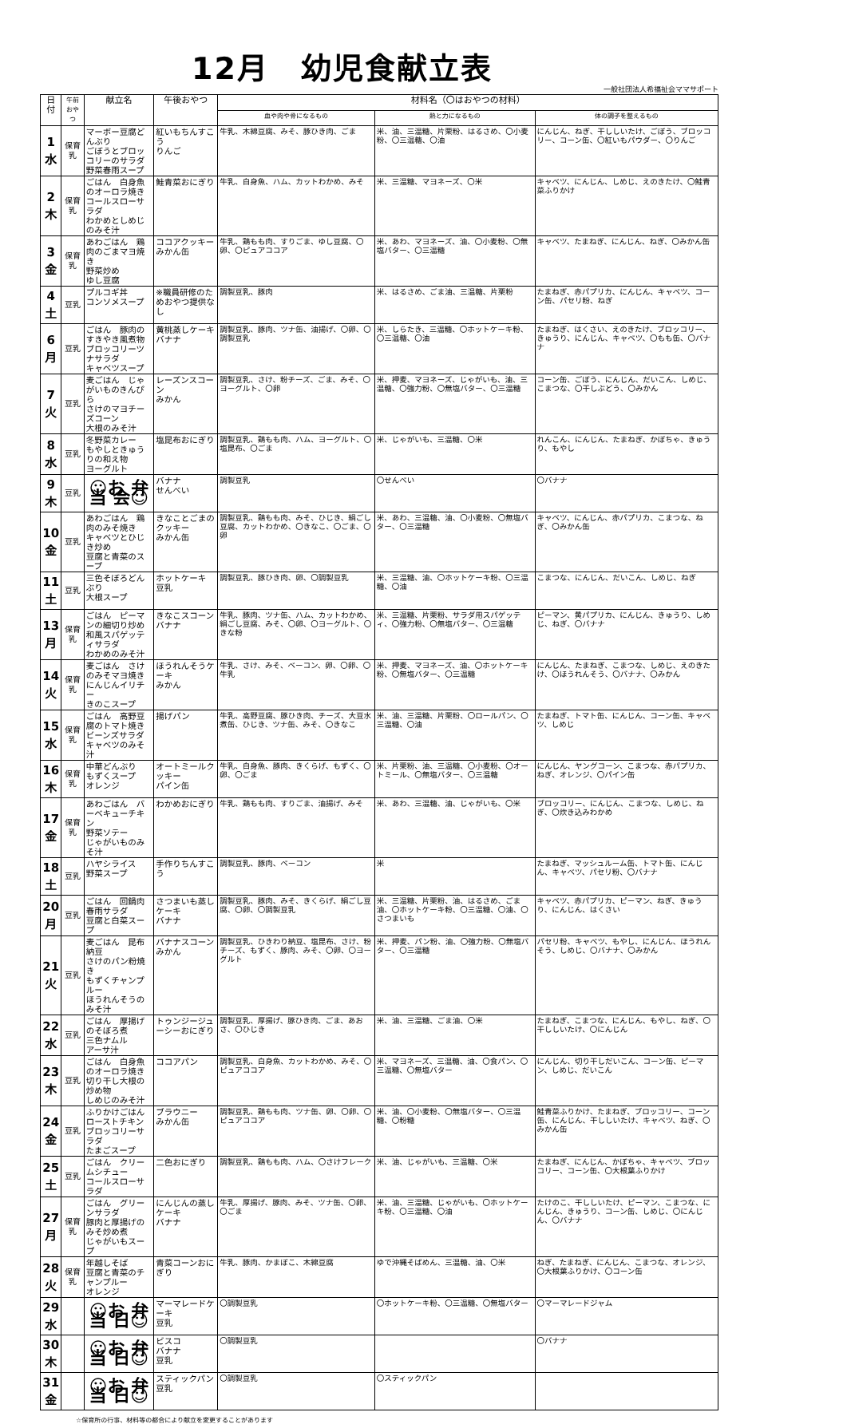12月　幼児食献立表
一般社団法人希福祉会ママサポート
| 日付 | 午前おやつ | 献立名 | 午後おやつ | 材料名（〇はおやつの材料） | | |
| --- | --- | --- | --- | --- | --- | --- |
| | | | | 血や肉や骨になるもの | 熱と力になるもの | 体の調子を整えるもの |
| 1 水 | 保育乳 | マーボー豆腐どんぶり ごぼうとブロッコリーのサラダ 野菜春雨スープ | 紅いもちんすこう りんご | 牛乳、木綿豆腐、みそ、豚ひき肉、ごま | 米、油、三温糖、片栗粉、はるさめ、〇小麦粉、〇三温糖、〇油 | にんじん、ねぎ、干ししいたけ、ごぼう、ブロッコリー、コーン缶、〇紅いもパウダー、〇りんご |
| 2 木 | 保育乳 | ごはん 白身魚のオーロラ焼き コールスローサラダ わかめとしめじのみそ汁 | 鮭青菜おにぎり | 牛乳、白身魚、ハム、カットわかめ、みそ | 米、三温糖、マヨネーズ、〇米 | キャベツ、にんじん、しめじ、えのきたけ、〇鮭青菜ふりかけ |
| 3 金 | 保育乳 | あわごはん 鶏肉のごまマヨ焼き 野菜炒め ゆし豆腐 | ココアクッキー みかん缶 | 牛乳、鶏もも肉、すりごま、ゆし豆腐、〇卵、〇ピュアココア | 米、あわ、マヨネーズ、油、〇小麦粉、〇無塩バター、〇三温糖 | キャベツ、たまねぎ、にんじん、ねぎ、〇みかん缶 |
| 4 土 | 豆乳 | プルコギ丼 コンソメスープ | ※職員研修のためおやつ提供なし | 調製豆乳、豚肉 | 米、はるさめ、ごま油、三温糖、片栗粉 | たまねぎ、赤パプリカ、にんじん、キャベツ、コーン缶、パセリ粉、ねぎ |
| 6 月 | 豆乳 | ごはん 豚肉のすきやき風煮物 ブロッコリーツナサラダ キャベツスープ | 黄桃蒸しケーキ バナナ | 調製豆乳、豚肉、ツナ缶、油揚げ、〇卵、〇調製豆乳 | 米、しらたき、三温糖、〇ホットケーキ粉、〇三温糖、〇油 | たまねぎ、はくさい、えのきたけ、ブロッコリー、きゅうり、にんじん、キャベツ、〇もも缶、〇バナナ |
| 7 火 | 豆乳 | 麦ごはん じゃがいものきんぴら さけのマヨチーズコーン 大根のみそ汁 | レーズンスコーン みかん | 調製豆乳、さけ、粉チーズ、ごま、みそ、〇ヨーグルト、〇卵 | 米、押麦、マヨネーズ、じゃがいも、油、三温糖、〇強力粉、〇無塩バター、〇三温糖 | コーン缶、ごぼう、にんじん、だいこん、しめじ、こまつな、〇干しぶどう、〇みかん |
| 8 水 | 豆乳 | 冬野菜カレー もやしときゅうりの和え物 ヨーグルト | 塩昆布おにぎり | 調製豆乳、鶏もも肉、ハム、ヨーグルト、〇塩昆布、〇ごま | 米、じゃがいも、三温糖、〇米 | れんこん、にんじん、たまねぎ、かぼちゃ、きゅうり、もやし |
| 9 木 | 豆乳 | ☺お 弁 当 会☺ | バナナ せんべい | 調製豆乳 | 〇せんべい | 〇バナナ |
| 10 金 | 豆乳 | あわごはん 鶏肉のみそ焼き キャベツとひじき炒め 豆腐と青菜のスープ | きなことごまのクッキー みかん缶 | 調製豆乳、鶏もも肉、みそ、ひじき、絹ごし豆腐、カットわかめ、〇きなこ、〇ごま、〇卵 | 米、あわ、三温糖、油、〇小麦粉、〇無塩バター、〇三温糖 | キャベツ、にんじん、赤パプリカ、こまつな、ねぎ、〇みかん缶 |
| 11 土 | 豆乳 | 三色そぼろどんぶり 大根スープ | ホットケーキ 豆乳 | 調製豆乳、豚ひき肉、卵、〇調製豆乳 | 米、三温糖、油、〇ホットケーキ粉、〇三温糖、〇油 | こまつな、にんじん、だいこん、しめじ、ねぎ |
| 13 月 | 保育乳 | ごはん ピーマンの細切り炒め 和風スパゲッティサラダ わかめのみそ汁 | きなこスコーン バナナ | 牛乳、豚肉、ツナ缶、ハム、カットわかめ、絹ごし豆腐、みそ、〇卵、〇ヨーグルト、〇きな粉 | 米、三温糖、片栗粉、サラダ用スパゲッティ、〇強力粉、〇無塩バター、〇三温糖 | ピーマン、黄パプリカ、にんじん、きゅうり、しめじ、ねぎ、〇バナナ |
| 14 火 | 保育乳 | 麦ごはん さけのみそマヨ焼き にんじんイリチー きのこスープ | ほうれんそうケーキ みかん | 牛乳、さけ、みそ、ベーコン、卵、〇卵、〇牛乳 | 米、押麦、マヨネーズ、油、〇ホットケーキ粉、〇無塩バター、〇三温糖 | にんじん、たまねぎ、こまつな、しめじ、えのきたけ、〇ほうれんそう、〇バナナ、〇みかん |
| 15 水 | 保育乳 | ごはん 高野豆腐のトマト焼き ビーンズサラダ キャベツのみそ汁 | 揚げパン | 牛乳、高野豆腐、豚ひき肉、チーズ、大豆水煮缶、ひじき、ツナ缶、みそ、〇きなこ | 米、油、三温糖、片栗粉、〇ロールパン、〇三温糖、〇油 | たまねぎ、トマト缶、にんじん、コーン缶、キャベツ、しめじ |
| 16 木 | 保育乳 | 中華どんぶり もずくスープ オレンジ | オートミールクッキー パイン缶 | 牛乳、白身魚、豚肉、きくらげ、もずく、〇卵、〇ごま | 米、片栗粉、油、三温糖、〇小麦粉、〇オートミール、〇無塩バター、〇三温糖 | にんじん、ヤングコーン、こまつな、赤パプリカ、ねぎ、オレンジ、〇パイン缶 |
| 17 金 | 保育乳 | あわごはん バーベキューチキン 野菜ソテー じゃがいものみそ汁 | わかめおにぎり | 牛乳、鶏もも肉、すりごま、油揚げ、みそ | 米、あわ、三温糖、油、じゃがいも、〇米 | ブロッコリー、にんじん、こまつな、しめじ、ねぎ、〇炊き込みわかめ |
| 18 土 | 豆乳 | ハヤシライス 野菜スープ | 手作りちんすこう | 調製豆乳、豚肉、ベーコン | 米 | たまねぎ、マッシュルーム缶、トマト缶、にんじん、キャベツ、パセリ粉、〇バナナ |
| 20 月 | 豆乳 | ごはん 回鍋肉 春雨サラダ 豆腐と白菜スープ | さつまいも蒸しケーキ バナナ | 調製豆乳、豚肉、みそ、きくらげ、絹ごし豆腐、〇卵、〇調製豆乳 | 米、三温糖、片栗粉、油、はるさめ、ごま油、〇ホットケーキ粉、〇三温糖、〇油、〇さつまいも | キャベツ、赤パプリカ、ピーマン、ねぎ、きゅうり、にんじん、はくさい |
| 21 火 | 豆乳 | 麦ごはん 昆布納豆 さけのパン粉焼き もずくチャンプルー ほうれんそうのみそ汁 | バナナスコーン みかん | 調製豆乳、ひきわり納豆、塩昆布、さけ、粉チーズ、もずく、豚肉、みそ、〇卵、〇ヨーグルト | 米、押麦、パン粉、油、〇強力粉、〇無塩バター、〇三温糖 | パセリ粉、キャベツ、もやし、にんじん、ほうれんそう、しめじ、〇バナナ、〇みかん |
| 22 水 | 豆乳 | ごはん 厚揚げのそぼろ煮 三色ナムル アーサ汁 | トゥンジージューシーおにぎり | 調製豆乳、厚揚げ、豚ひき肉、ごま、あおさ、〇ひじき | 米、油、三温糖、ごま油、〇米 | たまねぎ、こまつな、にんじん、もやし、ねぎ、〇干ししいたけ、〇にんじん |
| 23 木 | 豆乳 | ごはん 白身魚のオーロラ焼き 切り干し大根の炒め物 しめじのみそ汁 | ココアパン | 調製豆乳、白身魚、カットわかめ、みそ、〇ピュアココア | 米、マヨネーズ、三温糖、油、〇食パン、〇三温糖、〇無塩バター | にんじん、切り干しだいこん、コーン缶、ピーマン、しめじ、だいこん |
| 24 金 | 豆乳 | ふりかけごはん ローストチキン ブロッコリーサラダ たまごスープ | ブラウニー みかん缶 | 調製豆乳、鶏もも肉、ツナ缶、卵、〇卵、〇ピュアココア | 米、油、〇小麦粉、〇無塩バター、〇三温糖、〇粉糖 | 鮭青菜ふりかけ、たまねぎ、ブロッコリー、コーン缶、にんじん、干ししいたけ、キャベツ、ねぎ、〇みかん缶 |
| 25 土 | 豆乳 | ごはん クリームシチュー コールスローサラダ | 二色おにぎり | 調製豆乳、鶏もも肉、ハム、〇さけフレーク | 米、油、じゃがいも、三温糖、〇米 | たまねぎ、にんじん、かぼちゃ、キャベツ、ブロッコリー、コーン缶、〇大根葉ふりかけ |
| 27 月 | 保育乳 | ごはん グリーンサラダ 豚肉と厚揚げのみそ炒め煮 じゃがいもスープ | にんじんの蒸しケーキ バナナ | 牛乳、厚揚げ、豚肉、みそ、ツナ缶、〇卵、〇ごま | 米、油、三温糖、じゃがいも、〇ホットケーキ粉、〇三温糖、〇油 | たけのこ、干ししいたけ、ピーマン、こまつな、にんじん、きゅうり、コーン缶、しめじ、〇にんじん、〇バナナ |
| 28 火 | 保育乳 | 年越しそば 豆腐と青菜のチャンプルー オレンジ | 青菜コーンおにぎり | 牛乳、豚肉、かまぼこ、木綿豆腐 | ゆで沖縄そばめん、三温糖、油、〇米 | ねぎ、たまねぎ、にんじん、こまつな、オレンジ、〇大根葉ふりかけ、〇コーン缶 |
| 29 水 | | ☺お 弁 当 日☺ | マーマレードケーキ 豆乳 | 〇調製豆乳 | 〇ホットケーキ粉、〇三温糖、〇無塩バター | 〇マーマレードジャム |
| 30 木 | | ☺お 弁 当 日☺ | ビスコ バナナ 豆乳 | 〇調製豆乳 | | 〇バナナ |
| 31 金 | | ☺お 弁 当 日☺ | スティックパン 豆乳 | 〇調製豆乳 | 〇スティックパン | |
☆保育所の行事、材料等の都合により献立を変更することがあります